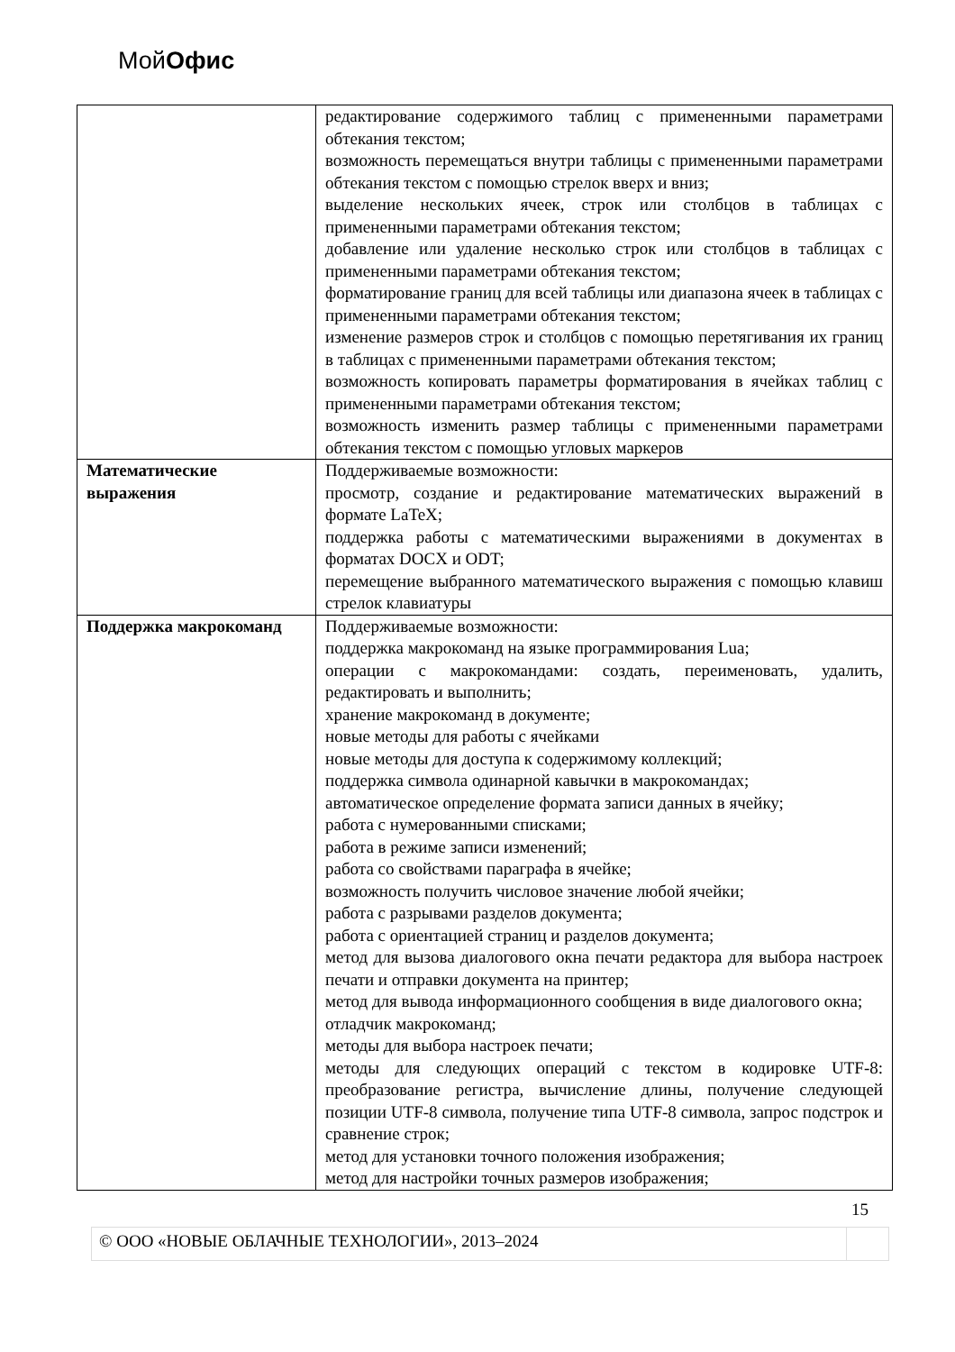МойОфис
| | редактирование содержимого таблиц с примененными параметрами обтекания текстом; возможность перемещаться внутри таблицы с примененными параметрами обтекания текстом с помощью стрелок вверх и вниз; выделение нескольких ячеек, строк или столбцов в таблицах с примененными параметрами обтекания текстом; добавление или удаление несколько строк или столбцов в таблицах с примененными параметрами обтекания текстом; форматирование границ для всей таблицы или диапазона ячеек в таблицах с примененными параметрами обтекания текстом; изменение размеров строк и столбцов с помощью перетягивания их границ в таблицах с примененными параметрами обтекания текстом; возможность копировать параметры форматирования в ячейках таблиц с примененными параметрами обтекания текстом; возможность изменить размер таблицы с примененными параметрами обтекания текстом с помощью угловых маркеров |
| Математические выражения | Поддерживаемые возможности: просмотр, создание и редактирование математических выражений в формате LaTeX; поддержка работы с математическими выражениями в документах в форматах DOCX и ODT; перемещение выбранного математического выражения с помощью клавиш стрелок клавиатуры |
| Поддержка макрокоманд | Поддерживаемые возможности: поддержка макрокоманд на языке программирования Lua; операции с макрокомандами: создать, переименовать, удалить, редактировать и выполнить; хранение макрокоманд в документе; новые методы для работы с ячейками новые методы для доступа к содержимому коллекций; поддержка символа одинарной кавычки в макрокомандах; автоматическое определение формата записи данных в ячейку; работа с нумерованными списками; работа в режиме записи изменений; работа со свойствами параграфа в ячейке; возможность получить числовое значение любой ячейки; работа с разрывами разделов документа; работа с ориентацией страниц и разделов документа; метод для вызова диалогового окна печати редактора для выбора настроек печати и отправки документа на принтер; метод для вывода информационного сообщения в виде диалогового окна; отладчик макрокоманд; методы для выбора настроек печати; методы для следующих операций с текстом в кодировке UTF-8: преобразование регистра, вычисление длины, получение следующей позиции UTF-8 символа, получение типа UTF-8 символа, запрос подстрок и сравнение строк; метод для установки точного положения изображения; метод для настройки точных размеров изображения; |
15
© ООО «НОВЫЕ ОБЛАЧНЫЕ ТЕХНОЛОГИИ», 2013–2024